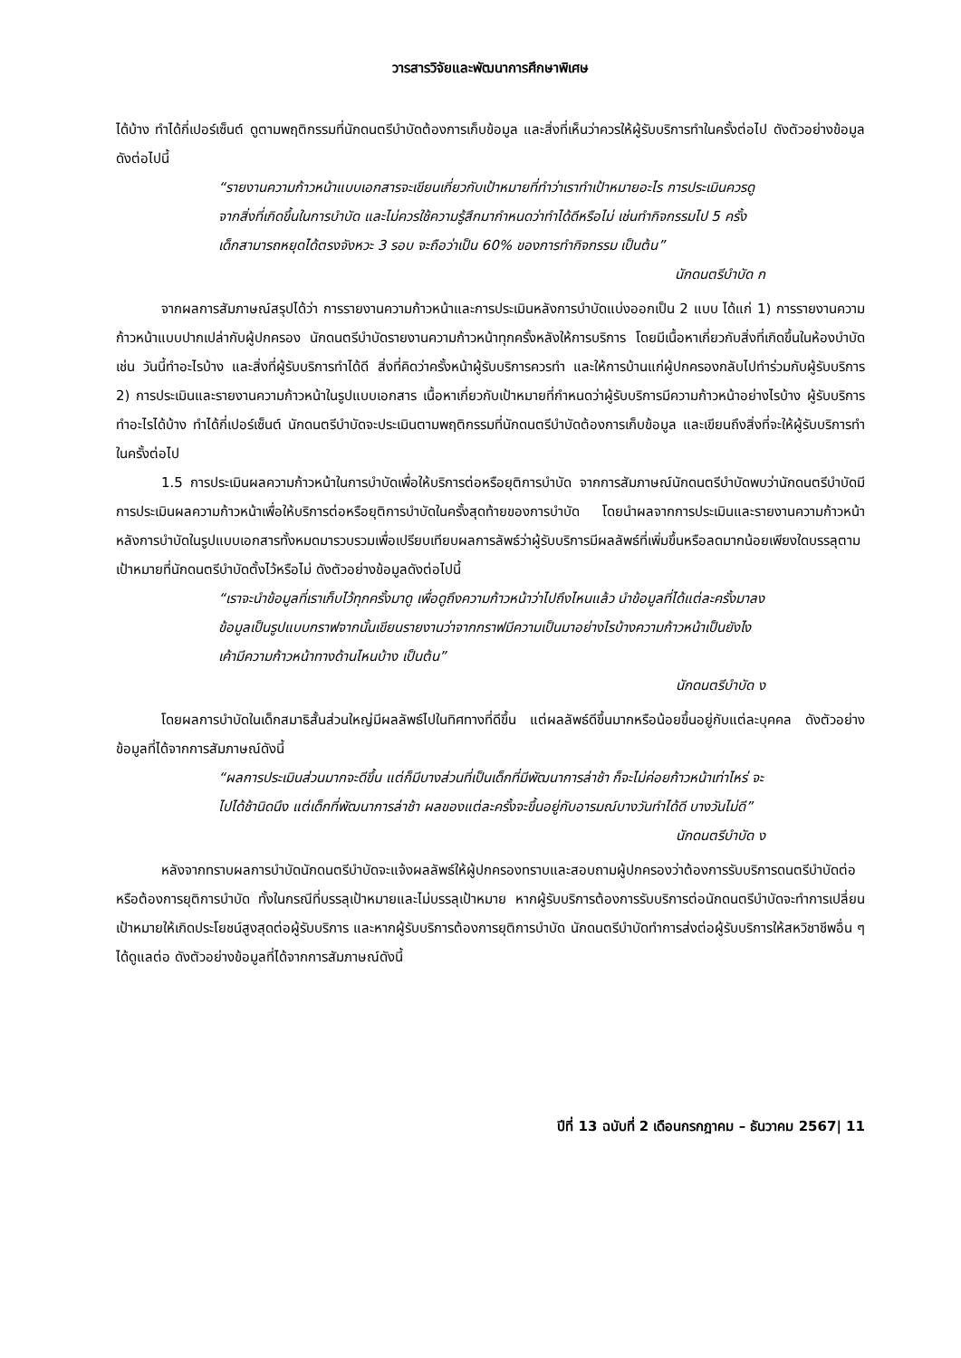วารสารวิจัยและพัฒนาการศึกษาพิเศษ
ได้บ้าง ทำได้กี่เปอร์เซ็นต์ ดูตามพฤติกรรมที่นักดนตรีบำบัดต้องการเก็บข้อมูล และสิ่งที่เห็นว่าควรให้ผู้รับบริการทำในครั้งต่อไป ดังตัวอย่างข้อมูลดังต่อไปนี้
“รายงานความก้าวหน้าแบบเอกสารจะเขียนเกี่ยวกับเป้าหมายที่ทำว่าเราทำเป้าหมายอะไร การประเมินควรดูจากสิ่งที่เกิดขึ้นในการบำบัด และไม่ควรใช้ความรู้สึกมากำหนดว่าทำได้ดีหรือไม่ เช่นทำกิจกรรมไป 5 ครั้ง เด็กสามารถหยุดได้ตรงจังหวะ 3 รอบ จะถือว่าเป็น 60% ของการทำกิจกรรม เป็นต้น”
นักดนตรีบำบัด ก
จากผลการสัมภาษณ์สรุปได้ว่า การรายงานความก้าวหน้าและการประเมินหลังการบำบัดแบ่งออกเป็น 2 แบบ ได้แก่ 1) การรายงานความก้าวหน้าแบบปากเปล่ากับผู้ปกครอง นักดนตรีบำบัดรายงานความก้าวหน้าทุกครั้งหลังให้การบริการ โดยมีเนื้อหาเกี่ยวกับสิ่งที่เกิดขึ้นในห้องบำบัด เช่น วันนี้ทำอะไรบ้าง และสิ่งที่ผู้รับบริการทำได้ดี สิ่งที่คิดว่าครั้งหน้าผู้รับบริการควรทำ และให้การบ้านแก่ผู้ปกครองกลับไปทำร่วมกับผู้รับบริการ 2) การประเมินและรายงานความก้าวหน้าในรูปแบบเอกสาร เนื้อหาเกี่ยวกับเป้าหมายที่กำหนดว่าผู้รับบริการมีความก้าวหน้าอย่างไรบ้าง ผู้รับบริการทำอะไรได้บ้าง ทำได้กี่เปอร์เซ็นต์ นักดนตรีบำบัดจะประเมินตามพฤติกรรมที่นักดนตรีบำบัดต้องการเก็บข้อมูล และเขียนถึงสิ่งที่จะให้ผู้รับบริการทำในครั้งต่อไป
1.5 การประเมินผลความก้าวหน้าในการบำบัดเพื่อให้บริการต่อหรือยุติการบำบัด จากการสัมภาษณ์นักดนตรีบำบัดพบว่านักดนตรีบำบัดมีการประเมินผลความก้าวหน้าเพื่อให้บริการต่อหรือยุติการบำบัดในครั้งสุดท้ายของการบำบัด โดยนำผลจากการประเมินและรายงานความก้าวหน้าหลังการบำบัดในรูปแบบเอกสารทั้งหมดมารวบรวมเพื่อเปรียบเทียบผลการลัพธ์ว่าผู้รับบริการมีผลลัพธ์ที่เพิ่มขึ้นหรือลดมากน้อยเพียงใดบรรลุตามเป้าหมายที่นักดนตรีบำบัดตั้งไว้หรือไม่ ดังตัวอย่างข้อมูลดังต่อไปนี้
“เราจะนำข้อมูลที่เราเก็บไว้ทุกครั้งมาดู เพื่อดูถึงความก้าวหน้าว่าไปถึงไหนแล้ว นำข้อมูลที่ได้แต่ละครั้งมาลงข้อมูลเป็นรูปแบบกราฟจากนั้นเขียนรายงานว่าจากกราฟมีความเป็นมาอย่างไรบ้างความก้าวหน้าเป็นยังไง เค้ามีความก้าวหน้าทางด้านไหนบ้าง เป็นต้น”
นักดนตรีบำบัด ง
โดยผลการบำบัดในเด็กสมาธิสั้นส่วนใหญ่มีผลลัพธ์ไปในทิศทางที่ดีขึ้น แต่ผลลัพธ์ดีขึ้นมากหรือน้อยขึ้นอยู่กับแต่ละบุคคล ดังตัวอย่างข้อมูลที่ได้จากการสัมภาษณ์ดังนี้
“ผลการประเมินส่วนมากจะดีขึ้น แต่ก็มีบางส่วนที่เป็นเด็กที่มีพัฒนาการล่าช้า ก็จะไม่ค่อยก้าวหน้าเท่าไหร่ จะไปได้ช้านิดนึง แต่เด็กที่พัฒนาการล่าช้า ผลของแต่ละครั้งจะขึ้นอยู่กับอารมณ์บางวันทำได้ดี บางวันไม่ดี”
นักดนตรีบำบัด ง
หลังจากทราบผลการบำบัดนักดนตรีบำบัดจะแจ้งผลลัพธ์ให้ผู้ปกครองทราบและสอบถามผู้ปกครองว่าต้องการรับบริการดนตรีบำบัดต่อหรือต้องการยุติการบำบัด ทั้งในกรณีที่บรรลุเป้าหมายและไม่บรรลุเป้าหมาย หากผู้รับบริการต้องการรับบริการต่อนักดนตรีบำบัดจะทำการเปลี่ยนเป้าหมายให้เกิดประโยชน์สูงสุดต่อผู้รับบริการ และหากผู้รับบริการต้องการยุติการบำบัด นักดนตรีบำบัดทำการส่งต่อผู้รับบริการให้สหวิชาชีพอื่น ๆ ได้ดูแลต่อ ดังตัวอย่างข้อมูลที่ได้จากการสัมภาษณ์ดังนี้
ปีที่ 13 ฉบับที่ 2 เดือนกรกฎาคม – ธันวาคม 2567| 11